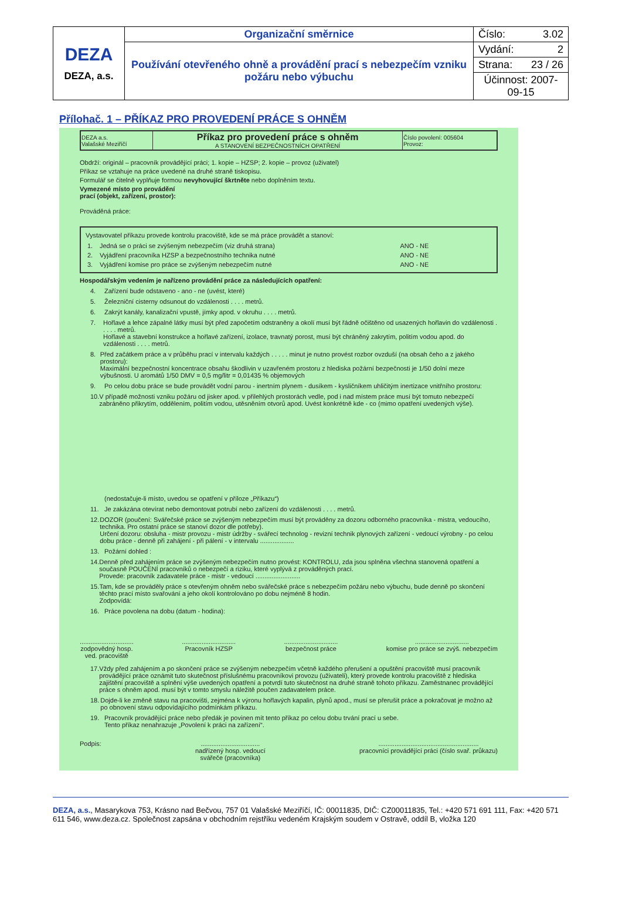| DEZA DEZA, a.s. | Organizační směrnice | Číslo: 3.02 |
| | Používání otevřeného ohně a provádění prací s nebezpečím vzniku požáru nebo výbuchu | Vydání: 2 |
| | | Strana: 23 / 26 |
| | | Účinnost: 2007-09-15 |
Přílohač. 1 – PŘÍKAZ PRO PROVEDENÍ PRÁCE S OHNĚM
| DEZA a.s. Valašské Meziříčí | Příkaz pro provedení práce s ohněm A STANOVENÍ BEZPEČNOSTNÍCH OPATŘENÍ | Číslo povolení: 005604 Provoz: |
Obdrží: originál – pracovník provádějící práci; 1. kopie – HZSP; 2. kopie – provoz (uživatel)
Příkaz se vztahuje na práce uvedené na druhé straně tiskopisu.
Formulář se čitelně vyplňuje formou nevyhovující škrtněte nebo doplněním textu.
Vymezené místo pro provádění
prací (objekt, zařízení, prostor):
Prováděná práce:
Vystavovatel příkazu provede kontrolu pracoviště, kde se má práce provádět a stanoví:
| 1. | Jedná se o práci se zvýšeným nebezpečím (viz druhá strana) | ANO - NE |
| 2. | Vyjádření pracovníka HZSP a bezpečnostního technika nutné | ANO - NE |
| 3. | Vyjádření komise pro práce se zvýšeným nebezpečím nutné | ANO - NE |
Hospodářským vedením je nařízeno provádění práce za následujících opatření:
4. Zařízení bude odstaveno - ano - ne (uvést, které)
5. Železniční cisterny odsunout do vzdálenosti . . . . metrů.
6. Zakrýt kanály, kanalizační vpustě, jímky apod. v okruhu . . . . metrů.
7. Hořlavé a lehce zápalné látky musí být před započetím odstraněny a okolí musí být řádně očištěno od usazených hořlavin do vzdálenosti . . . . . metrů.
Hořlavé a stavební konstrukce a hořlavé zařízení, izolace, travnatý porost, musí být chráněný zakrytím, politím vodou apod. do vzdálenosti . . . . metrů.
8. Před začátkem práce a v průběhu prací v intervalu každých . . . . . minut je nutno provést rozbor ovzduší (na obsah čeho a z jakého prostoru):
Maximální bezpečnostní koncentrace obsahu škodlivin v uzavřeném prostoru z hlediska požární bezpečnosti je 1/50 dolní meze výbušnosti. U aromátů 1/50 DMV = 0,5 mg/litr = 0,01435 % objemových
9. Po celou dobu práce se bude provádět vodní parou - inertním plynem - dusíkem - kysličníkem uhličitým inertizace vnitřního prostoru:
10. V případě možnosti vzniku požáru od jisker apod. v přilehlých prostorách vedle, pod i nad místem práce musí být tomuto nebezpečí zabráněno přikrytím, oddělením, politím vodou, utěsněním otvorů apod. Uvést konkrétně kde - co (mimo opatření uvedených výše).
(nedostačuje-li místo, uvedou se opatření v příloze „Příkazu“)
11. Je zakázána otevírat nebo demontovat potrubí nebo zařízení do vzdálenosti . . . . metrů.
12. DOZOR (poučení: Svářečské práce se zvýšeným nebezpečím musí být prováděny za dozoru odborného pracovníka - mistra, vedoucího, technika. Pro ostatní práce se stanoví dozor dle potřeby).
Určení dozoru: obsluha - mistr provozu - mistr údržby - svářecí technolog - revizní technik plynových zařízení - vedoucí výrobny - po celou dobu práce - denně při zahájení - při pálení - v intervalu ...................
13. Požární dohled :
14. Denně před zahájením práce se zvýšeným nebezpečím nutno provést: KONTROLU, zda jsou splněna všechna stanovená opatření a současně POUČENÍ pracovníků o nebezpečí a riziku, které vyplývá z prováděných prací.
Provede: pracovník zadavatele práce - mistr - vedoucí .........................
15. Tam, kde se prováděly práce s otevřeným ohněm nebo svářečské práce s nebezpečím požáru nebo výbuchu, bude denně po skončení těchto prací místo svařování a jeho okolí kontrolováno po dobu nejméně 8 hodin.
Zodpovídá:
16. Práce povolena na dobu (datum - hodina):
..............................
zodpovědný hosp.
ved. pracoviště ..............................
Pracovník HZSP ..............................
bezpečnost práce ..............................
komise pro práce se zvýš. nebezpečím
17. Vždy před zahájením a po skončení práce se zvýšeným nebezpečím včetně každého přerušení a opuštění pracoviště musí pracovník provádějící práce oznámit tuto skutečnost příslušnému pracovníkovi provozu (uživateli), který provede kontrolu pracoviště z hlediska zajištění pracoviště a splnění výše uvedených opatření a potvrdí tuto skutečnost na druhé straně tohoto příkazu. Zaměstnanec provádějící práce s ohněm apod. musí být v tomto smyslu náležitě poučen zadavatelem práce.
18. Dojde-li ke změně stavu na pracovišti, zejména k výronu hořlavých kapalin, plynů apod., musí se přerušit práce a pokračovat je možno až po obnovení stavu odpovídajícího podmínkám příkazu.
19. Pracovník provádějící práce nebo předák je povinen mít tento příkaz po celou dobu trvání prací u sebe.
Tento příkaz nenahrazuje „Povolení k práci na zařízení“.
Podpis: .................................
nadřízený hosp. vedoucí
svářeče (pracovníka) ........................................................
pracovníci provádějící práci (číslo svař. průkazu)
DEZA, a.s., Masarykova 753, Krásno nad Bečvou, 757 01 Valašské Meziříčí, IČ: 00011835, DIČ: CZ00011835, Tel.: +420 571 691 111, Fax: +420 571 611 546, www.deza.cz. Společnost zapsána v obchodním rejstříku vedeném Krajským soudem v Ostravě, oddíl B, vložka 120